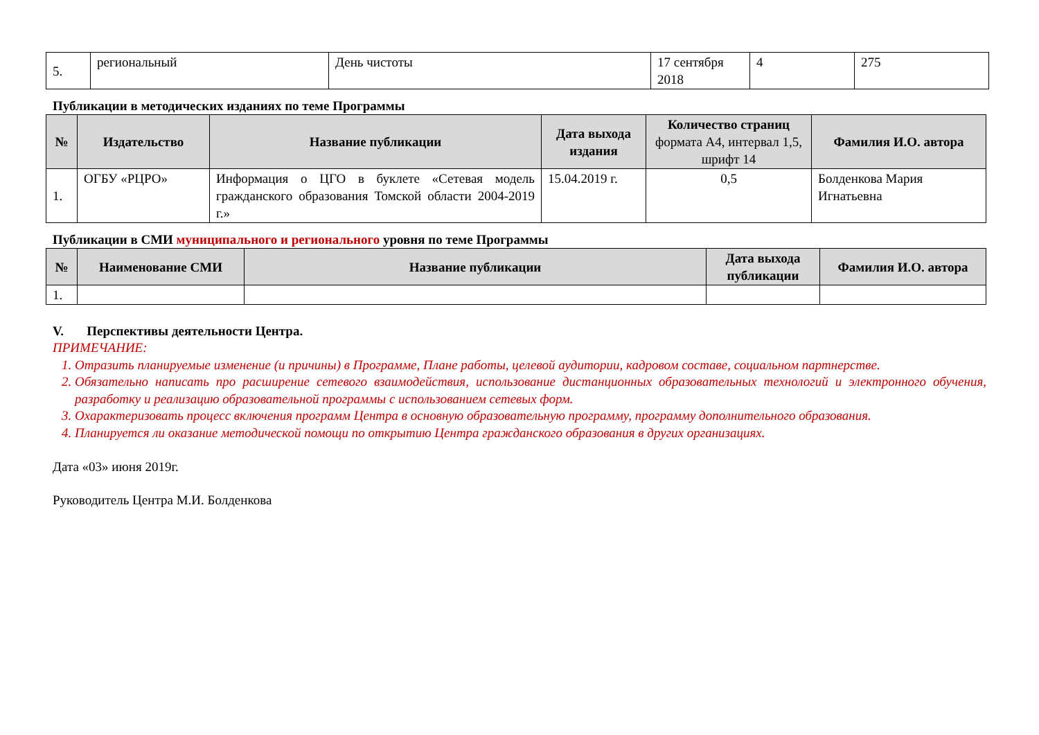| 5. | региональный | День чистоты | 17 сентября 2018 | 4 | 275 |
Публикации в методических изданиях по теме Программы
| № | Издательство | Название публикации | Дата выхода издания | Количество страниц формата А4, интервал 1,5, шрифт 14 | Фамилия И.О. автора |
| --- | --- | --- | --- | --- | --- |
| 1. | ОГБУ «РЦРО» | Информация о ЦГО в буклете «Сетевая модель гражданского образования Томской области 2004-2019 г.» | 15.04.2019 г. | 0,5 | Болденкова Мария Игнатьевна |
Публикации в СМИ муниципального и регионального уровня по теме Программы
| № | Наименование СМИ | Название публикации | Дата выхода публикации | Фамилия И.О. автора |
| --- | --- | --- | --- | --- |
| 1. | | | | |
V. Перспективы деятельности Центра.
ПРИМЕЧАНИЕ:
1. Отразить планируемые изменение (и причины) в Программе, Плане работы, целевой аудитории, кадровом составе, социальном партнерстве.
2. Обязательно написать про расширение сетевого взаимодействия, использование дистанционных образовательных технологий и электронного обучения, разработку и реализацию образовательной программы с использованием сетевых форм.
3. Охарактеризовать процесс включения программ Центра в основную образовательную программу, программу дополнительного образования.
4. Планируется ли оказание методической помощи по открытию Центра гражданского образования в других организациях.
Дата «03» июня 2019г.
Руководитель Центра М.И. Болденкова